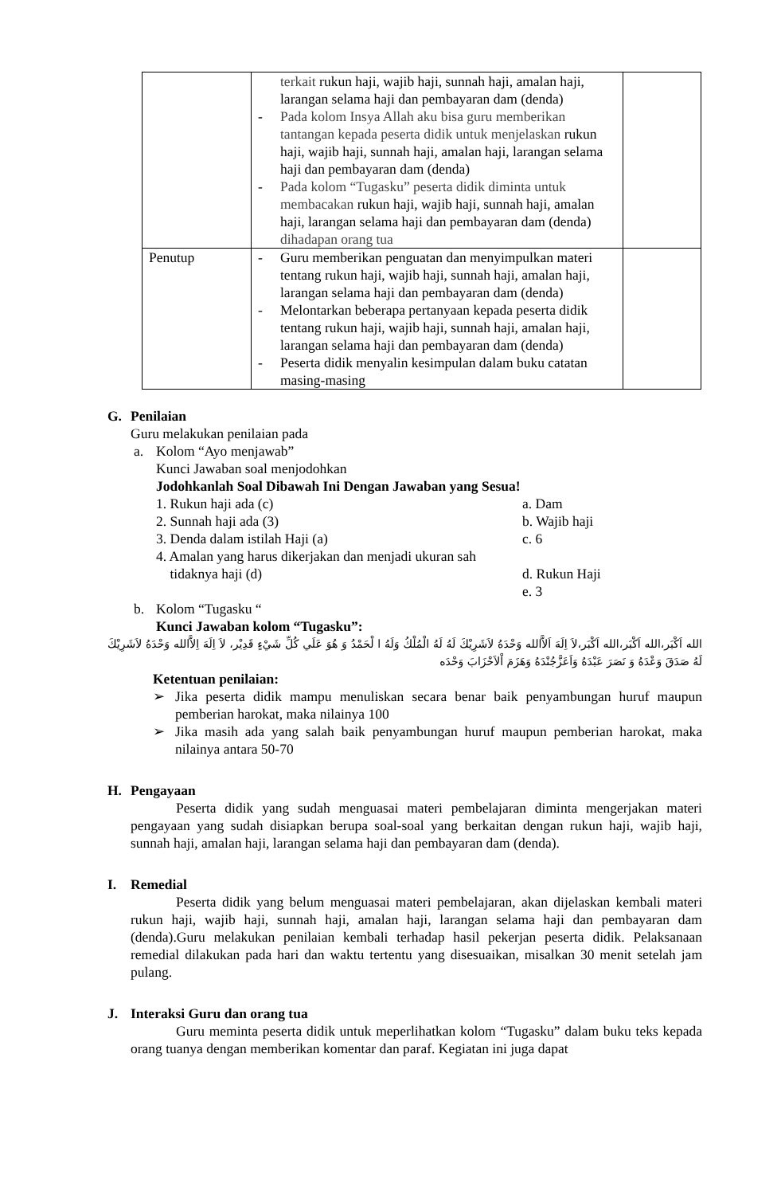| | terkait rukun haji, wajib haji, sunnah haji, amalan haji, larangan selama haji dan pembayaran dam (denda) - Pada kolom Insya Allah aku bisa guru memberikan tantangan kepada peserta didik untuk menjelaskan rukun haji, wajib haji, sunnah haji, amalan haji, larangan selama haji dan pembayaran dam (denda) - Pada kolom “Tugasku” peserta didik diminta untuk membacakan rukun haji, wajib haji, sunnah haji, amalan haji, larangan selama haji dan pembayaran dam (denda) dihadapan orang tua | |
| Penutup | - Guru memberikan penguatan dan menyimpulkan materi tentang rukun haji, wajib haji, sunnah haji, amalan haji, larangan selama haji dan pembayaran dam (denda) - Melontarkan beberapa pertanyaan kepada peserta didik tentang rukun haji, wajib haji, sunnah haji, amalan haji, larangan selama haji dan pembayaran dam (denda) - Peserta didik menyalin kesimpulan dalam buku catatan masing-masing | |
G. Penilaian
Guru melakukan penilaian pada
a. Kolom “Ayo menjawab”
Kunci Jawaban soal menjodohkan
Jodohkanlah Soal Dibawah Ini Dengan Jawaban yang Sesua!
1. Rukun haji ada (c) a. Dam
2. Sunnah haji ada (3) b. Wajib haji
3. Denda dalam istilah Haji (a) c. 6
4. Amalan yang harus dikerjakan dan menjadi ukuran sah
tidaknya haji (d)
d. Rukun Haji
e. 3
b. Kolom “Tugasku “
Kunci Jawaban kolom “Tugasku”:
الله اَكْبَر،الله اَكْبَر،الله اَكْبَر،لاَ اِلَهَ اَلاَّالله وَحْدَهُ لاَشَرِيْكَ لَهُ لَهُ الْمُلْكُ وَلَهُ ا لْحَمْدُ وَ هُوَ عَلَي كُلِّ شَيْءٍ قَدِيْر، لاَ اِلَهَ اِلاَّالله وَحْدَهُ لاَشَرِيْكَ لَهُ صَدَقَ وَعْدَهُ وَ نَصَرَ عَبْدَهُ وَاَعَزَّجُنْدَهُ وَهَزَمَ اْلاَحْزَابَ وَحْدَه
Ketentuan penilaian:
➢ Jika peserta didik mampu menuliskan secara benar baik penyambungan huruf maupun pemberian harokat, maka nilainya 100
➢ Jika masih ada yang salah baik penyambungan huruf maupun pemberian harokat, maka nilainya antara 50-70
H. Pengayaan
Peserta didik yang sudah menguasai materi pembelajaran diminta mengerjakan materi pengayaan yang sudah disiapkan berupa soal-soal yang berkaitan dengan rukun haji, wajib haji, sunnah haji, amalan haji, larangan selama haji dan pembayaran dam (denda).
I. Remedial
Peserta didik yang belum menguasai materi pembelajaran, akan dijelaskan kembali materi rukun haji, wajib haji, sunnah haji, amalan haji, larangan selama haji dan pembayaran dam (denda).Guru melakukan penilaian kembali terhadap hasil pekerjan peserta didik. Pelaksanaan remedial dilakukan pada hari dan waktu tertentu yang disesuaikan, misalkan 30 menit setelah jam pulang.
J. Interaksi Guru dan orang tua
Guru meminta peserta didik untuk meperlihatkan kolom “Tugasku” dalam buku teks kepada orang tuanya dengan memberikan komentar dan paraf. Kegiatan ini juga dapat